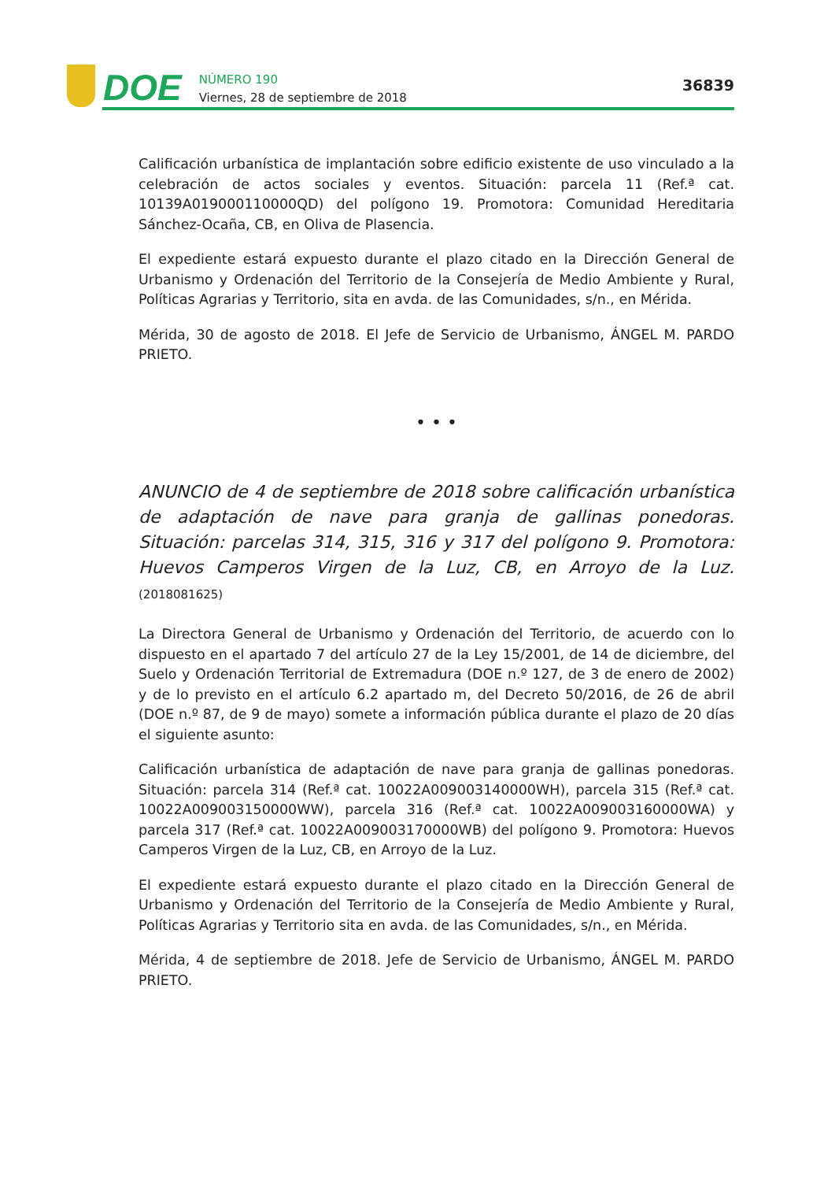DOE
NÚMERO 190
Viernes, 28 de septiembre de 2018
36839
Calificación urbanística de implantación sobre edificio existente de uso vinculado a la celebración de actos sociales y eventos. Situación: parcela 11 (Ref.ª cat. 10139A019000110000QD) del polígono 19. Promotora: Comunidad Hereditaria Sánchez-Ocaña, CB, en Oliva de Plasencia.
El expediente estará expuesto durante el plazo citado en la Dirección General de Urbanismo y Ordenación del Territorio de la Consejería de Medio Ambiente y Rural, Políticas Agrarias y Territorio, sita en avda. de las Comunidades, s/n., en Mérida.
Mérida, 30 de agosto de 2018. El Jefe de Servicio de Urbanismo, ÁNGEL M. PARDO PRIETO.
• • •
ANUNCIO de 4 de septiembre de 2018 sobre calificación urbanística de adaptación de nave para granja de gallinas ponedoras. Situación: parcelas 314, 315, 316 y 317 del polígono 9. Promotora: Huevos Camperos Virgen de la Luz, CB, en Arroyo de la Luz. (2018081625)
La Directora General de Urbanismo y Ordenación del Territorio, de acuerdo con lo dispuesto en el apartado 7 del artículo 27 de la Ley 15/2001, de 14 de diciembre, del Suelo y Ordenación Territorial de Extremadura (DOE n.º 127, de 3 de enero de 2002) y de lo previsto en el artículo 6.2 apartado m, del Decreto 50/2016, de 26 de abril (DOE n.º 87, de 9 de mayo) somete a información pública durante el plazo de 20 días el siguiente asunto:
Calificación urbanística de adaptación de nave para granja de gallinas ponedoras. Situación: parcela 314 (Ref.ª cat. 10022A009003140000WH), parcela 315 (Ref.ª cat. 10022A009003150000WW), parcela 316 (Ref.ª cat. 10022A009003160000WA) y parcela 317 (Ref.ª cat. 10022A009003170000WB) del polígono 9. Promotora: Huevos Camperos Virgen de la Luz, CB, en Arroyo de la Luz.
El expediente estará expuesto durante el plazo citado en la Dirección General de Urbanismo y Ordenación del Territorio de la Consejería de Medio Ambiente y Rural, Políticas Agrarias y Territorio sita en avda. de las Comunidades, s/n., en Mérida.
Mérida, 4 de septiembre de 2018. Jefe de Servicio de Urbanismo, ÁNGEL M. PARDO PRIETO.